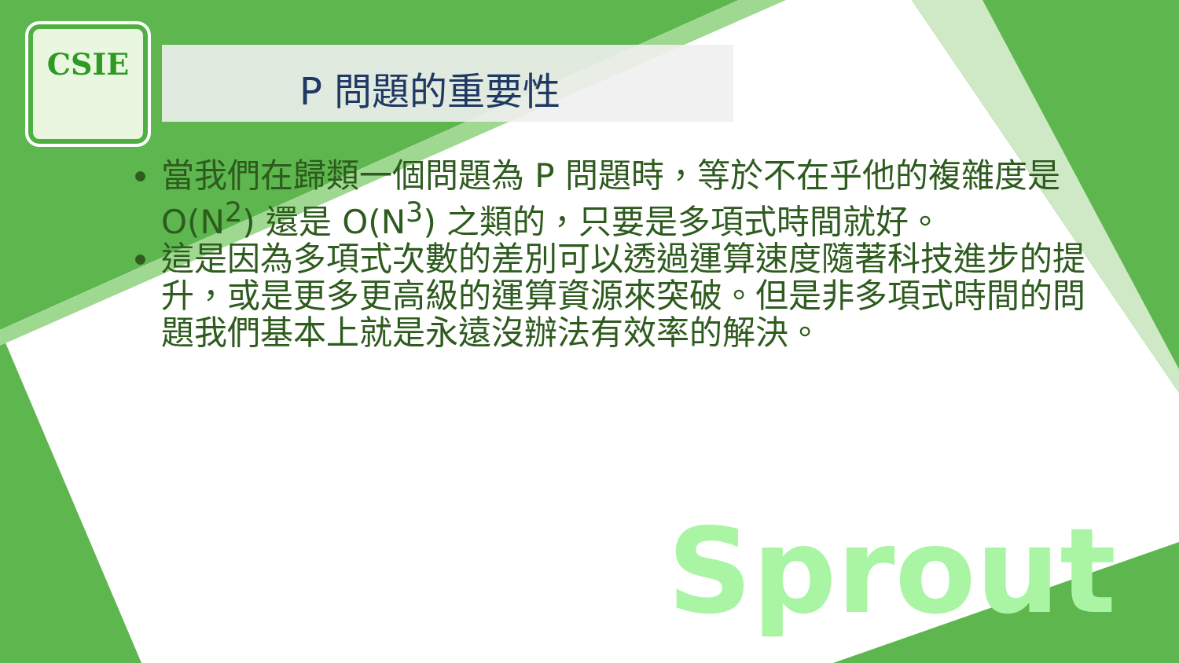CSIE
P 問題的重要性
當我們在歸類一個問題為 P 問題時，等於不在乎他的複雜度是 O(N<sup>2</sup>) 還是 O(N<sup>3</sup>) 之類的，只要是多項式時間就好。
這是因為多項式次數的差別可以透過運算速度隨著科技進步的提升，或是更多更高級的運算資源來突破。但是非多項式時間的問題我們基本上就是永遠沒辦法有效率的解決。
Sprout